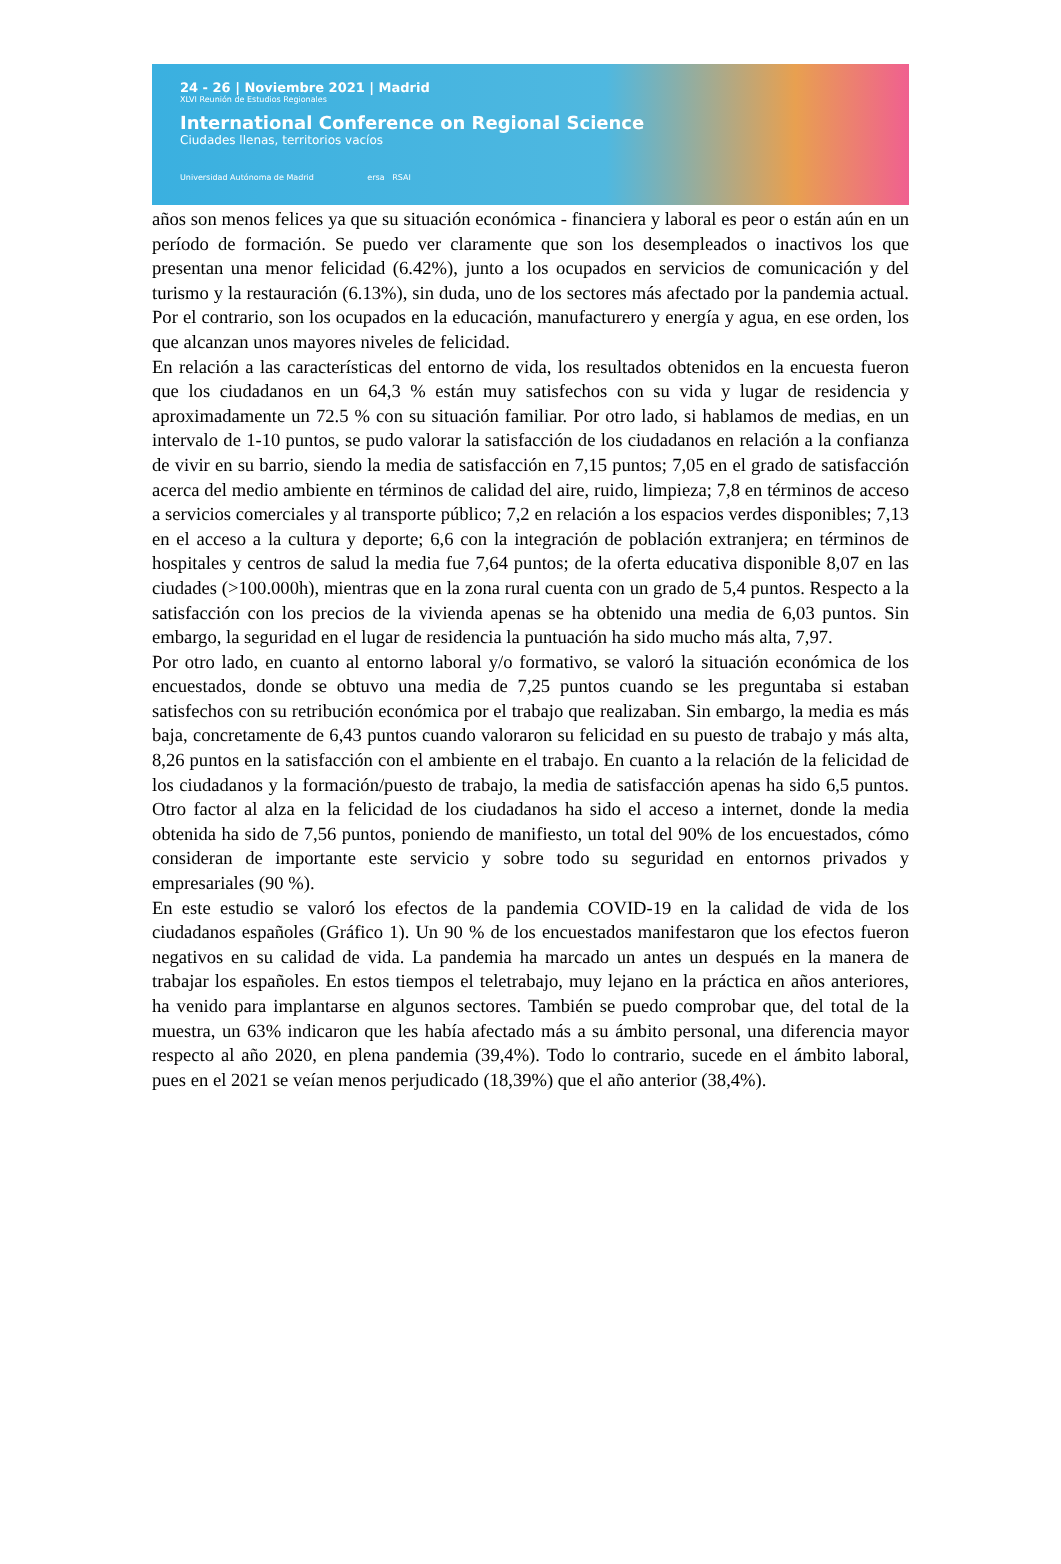24 - 26 | Noviembre 2021 | Madrid
XLVI Reunión de Estudios Regionales
International Conference on Regional Science
Ciudades llenas, territorios vacíos
Universidad Autónoma de Madrid ersa RSAI
años son menos felices ya que su situación económica - financiera y laboral es peor o están aún en un período de formación. Se puedo ver claramente que son los desempleados o inactivos los que presentan una menor felicidad (6.42%), junto a los ocupados en servicios de comunicación y del turismo y la restauración (6.13%), sin duda, uno de los sectores más afectado por la pandemia actual. Por el contrario, son los ocupados en la educación, manufacturero y energía y agua, en ese orden, los que alcanzan unos mayores niveles de felicidad.
En relación a las características del entorno de vida, los resultados obtenidos en la encuesta fueron que los ciudadanos en un 64,3 % están muy satisfechos con su vida y lugar de residencia y aproximadamente un 72.5 % con su situación familiar. Por otro lado, si hablamos de medias, en un intervalo de 1-10 puntos, se pudo valorar la satisfacción de los ciudadanos en relación a la confianza de vivir en su barrio, siendo la media de satisfacción en 7,15 puntos; 7,05 en el grado de satisfacción acerca del medio ambiente en términos de calidad del aire, ruido, limpieza; 7,8 en términos de acceso a servicios comerciales y al transporte público; 7,2 en relación a los espacios verdes disponibles; 7,13 en el acceso a la cultura y deporte; 6,6 con la integración de población extranjera; en términos de hospitales y centros de salud la media fue 7,64 puntos; de la oferta educativa disponible 8,07 en las ciudades (>100.000h), mientras que en la zona rural cuenta con un grado de 5,4 puntos. Respecto a la satisfacción con los precios de la vivienda apenas se ha obtenido una media de 6,03 puntos. Sin embargo, la seguridad en el lugar de residencia la puntuación ha sido mucho más alta, 7,97.
Por otro lado, en cuanto al entorno laboral y/o formativo, se valoró la situación económica de los encuestados, donde se obtuvo una media de 7,25 puntos cuando se les preguntaba si estaban satisfechos con su retribución económica por el trabajo que realizaban. Sin embargo, la media es más baja, concretamente de 6,43 puntos cuando valoraron su felicidad en su puesto de trabajo y más alta, 8,26 puntos en la satisfacción con el ambiente en el trabajo. En cuanto a la relación de la felicidad de los ciudadanos y la formación/puesto de trabajo, la media de satisfacción apenas ha sido 6,5 puntos. Otro factor al alza en la felicidad de los ciudadanos ha sido el acceso a internet, donde la media obtenida ha sido de 7,56 puntos, poniendo de manifiesto, un total del 90% de los encuestados, cómo consideran de importante este servicio y sobre todo su seguridad en entornos privados y empresariales (90 %).
En este estudio se valoró los efectos de la pandemia COVID-19 en la calidad de vida de los ciudadanos españoles (Gráfico 1). Un 90 % de los encuestados manifestaron que los efectos fueron negativos en su calidad de vida. La pandemia ha marcado un antes un después en la manera de trabajar los españoles. En estos tiempos el teletrabajo, muy lejano en la práctica en años anteriores, ha venido para implantarse en algunos sectores. También se puedo comprobar que, del total de la muestra, un 63% indicaron que les había afectado más a su ámbito personal, una diferencia mayor respecto al año 2020, en plena pandemia (39,4%). Todo lo contrario, sucede en el ámbito laboral, pues en el 2021 se veían menos perjudicado (18,39%) que el año anterior (38,4%).